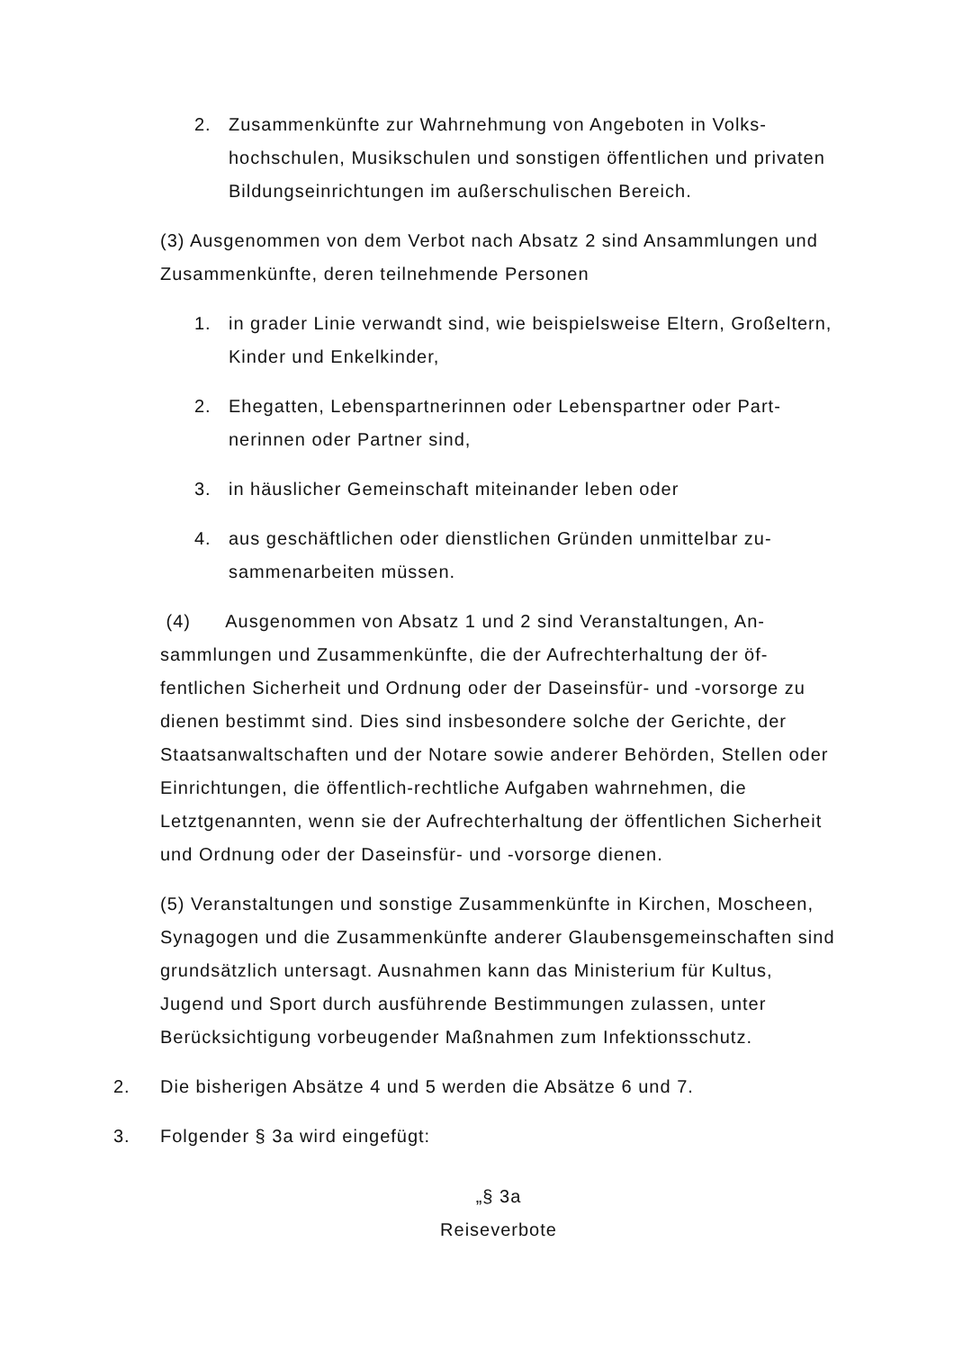2. Zusammenkünfte zur Wahrnehmung von Angeboten in Volks­hochschulen, Musikschulen und sonstigen öffentlichen und pri­vaten Bildungseinrichtungen im außerschulischen Bereich.
(3) Ausgenommen von dem Verbot nach Absatz 2 sind Ansammlungen und Zusammenkünfte, deren teilnehmende Personen
1. in grader Linie verwandt sind, wie beispielsweise Eltern, Großel­tern, Kinder und Enkelkinder,
2. Ehegatten, Lebenspartnerinnen oder Lebenspartner oder Part­nerinnen oder Partner sind,
3. in häuslicher Gemeinschaft miteinander leben oder
4. aus geschäftlichen oder dienstlichen Gründen unmittelbar zu­sammenarbeiten müssen.
(4) Ausgenommen von Absatz 1 und 2 sind Veranstaltungen, An­sammlungen und Zusammenkünfte, die der Aufrechterhaltung der öf­fentlichen Sicherheit und Ordnung oder der Daseinsfür- und -vorsorge zu dienen bestimmt sind. Dies sind insbesondere solche der Gerichte, der Staatsanwaltschaften und der Notare sowie anderer Behörden, Stel­len oder Einrichtungen, die öffentlich-rechtliche Aufgaben wahrnehmen, die Letztgenannten, wenn sie der Aufrechterhaltung der öffentlichen Si­cherheit und Ordnung oder der Daseinsfür- und -vorsorge dienen.
(5) Veranstaltungen und sonstige Zusammenkünfte in Kirchen, Mo­scheen, Synagogen und die Zusammenkünfte anderer Glaubensge­meinschaften sind grundsätzlich untersagt. Ausnahmen kann das Minis­terium für Kultus, Jugend und Sport durch ausführende Bestimmungen zulassen, unter Berücksichtigung vorbeugender Maßnahmen zum Infek­tionsschutz.
2. Die bisherigen Absätze 4 und 5 werden die Absätze 6 und 7.
3. Folgender § 3a wird eingefügt:
„§ 3a
Reiseverbote